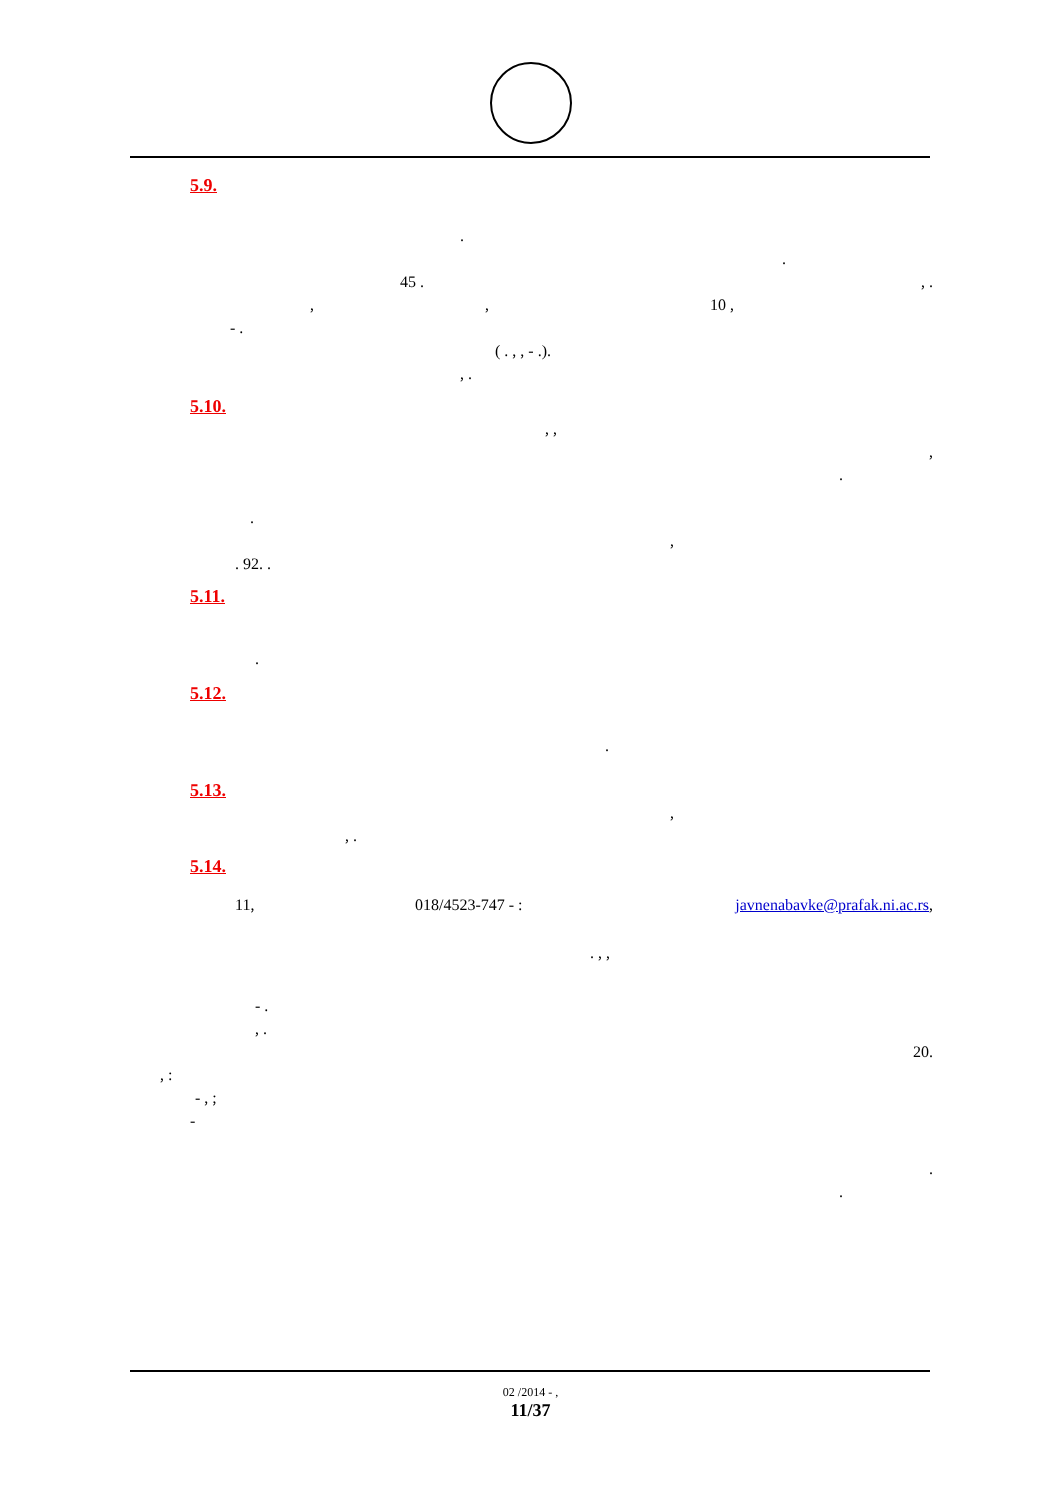5.9.
. .
45 ., . ,, 10 ,
- . ( . , , - .).
, .
5.10.
, , , . . ,
. 92. .
5.11.
.
5.12.
.
5.13.
,
, .
5.14.
11, 018/4523-747 - : javnenabavke@prafak.ni.ac.rs, . , ,
- . , . 20. , : - , ;
- . .
02 /2014 - ,
11/37